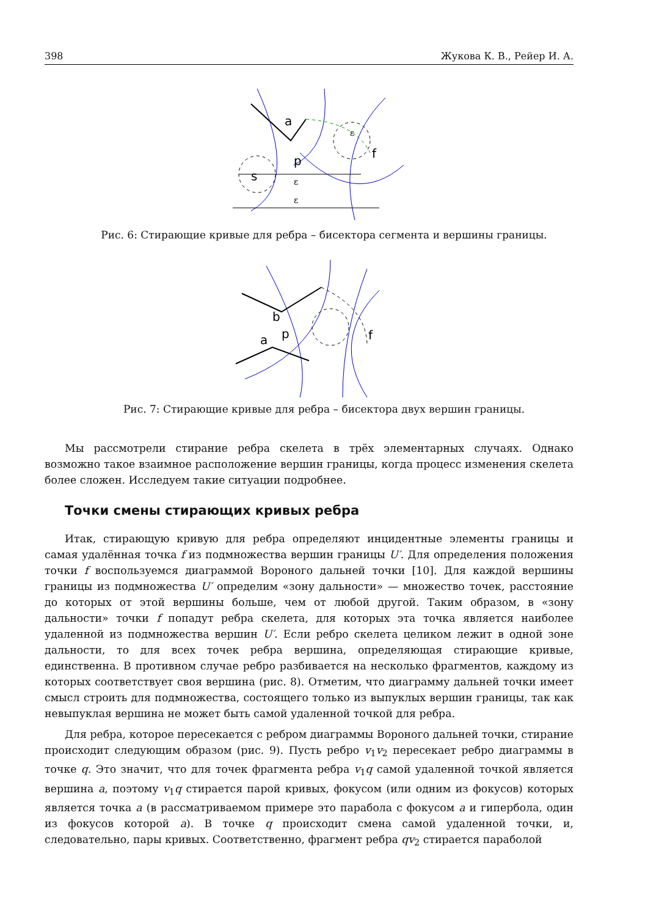398 Жукова К. В., Рейер И. А.
a
p
s
f
ε
ε
ε
Рис. 6: Стирающие кривые для ребра – бисектора сегмента и вершины границы.
b
p
a
f
Рис. 7: Стирающие кривые для ребра – бисектора двух вершин границы.
Мы рассмотрели стирание ребра скелета в трёх элементарных случаях. Однако возможно такое взаимное расположение вершин границы, когда процесс изменения скелета более сложен. Исследуем такие ситуации подробнее.
Точки смены стирающих кривых ребра
Итак, стирающую кривую для ребра определяют инцидентные элементы границы и самая удалённая точка f из подмножества вершин границы U′. Для определения положения точки f воспользуемся диаграммой Вороного дальней точки [10]. Для каждой вершины границы из подмножества U′ определим «зону дальности» — множество точек, расстояние до которых от этой вершины больше, чем от любой другой. Таким образом, в «зону дальности» точки f попадут ребра скелета, для которых эта точка является наиболее удаленной из подмножества вершин U′. Если ребро скелета целиком лежит в одной зоне дальности, то для всех точек ребра вершина, определяющая стирающие кривые, единственна. В противном случае ребро разбивается на несколько фрагментов, каждому из которых соответствует своя вершина (рис. 8). Отметим, что диаграмму дальней точки имеет смысл строить для подмножества, состоящего только из выпуклых вершин границы, так как невыпуклая вершина не может быть самой удаленной точкой для ребра.
Для ребра, которое пересекается с ребром диаграммы Вороного дальней точки, стирание происходит следующим образом (рис. 9). Пусть ребро v<sub>1</sub>v<sub>2</sub> пересекает ребро диаграммы в точке q. Это значит, что для точек фрагмента ребра v<sub>1</sub>q самой удаленной точкой является вершина a, поэтому v<sub>1</sub>q стирается парой кривых, фокусом (или одним из фокусов) которых является точка a (в рассматриваемом примере это парабола с фокусом a и гипербола, один из фокусов которой a). В точке q происходит смена самой удаленной точки, и, следовательно, пары кривых. Соответственно, фрагмент ребра qv<sub>2</sub> стирается параболой